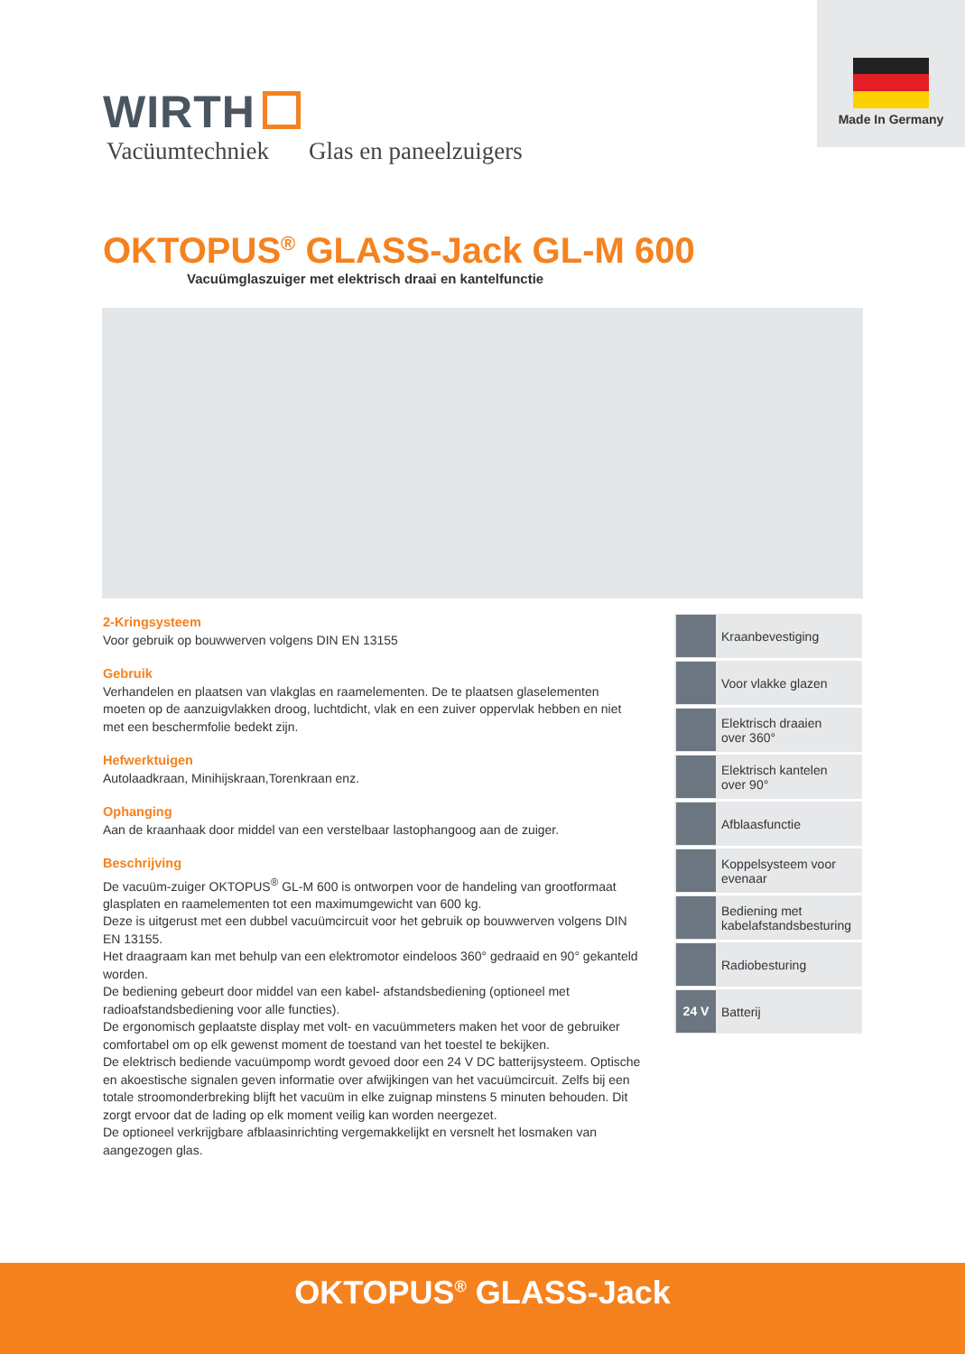Made In Germany
WIRTH
Vacüumtechniek Glas en paneelzuigers
OKTOPUS<sup>®</sup> GLASS-Jack GL-M 600
Vacuümglaszuiger met elektrisch draai en kantelfunctie
2-Kringsysteem
Voor gebruik op bouwwerven volgens DIN EN 13155
Gebruik
Verhandelen en plaatsen van vlakglas en raamelementen. De te plaatsen glaselementen moeten op de aanzuigvlakken droog, luchtdicht, vlak en een zuiver oppervlak hebben en niet met een beschermfolie bedekt zijn.
Hefwerktuigen
Autolaadkraan, Minihijskraan,Torenkraan enz.
Ophanging
Aan de kraanhaak door middel van een verstelbaar lastophangoog aan de zuiger.
Beschrijving
De vacuüm-zuiger OKTOPUS<sup>®</sup> GL-M 600 is ontworpen voor de handeling van grootformaat glasplaten en raamelementen tot een maximumgewicht van 600 kg.
Deze is uitgerust met een dubbel vacuümcircuit voor het gebruik op bouwwerven volgens DIN EN 13155.
Het draagraam kan met behulp van een elektromotor eindeloos 360° gedraaid en 90° gekanteld worden.
De bediening gebeurt door middel van een kabel- afstandsbediening (optioneel met radioafstandsbediening voor alle functies).
De ergonomisch geplaatste display met volt- en vacuümmeters maken het voor de gebruiker comfortabel om op elk gewenst moment de toestand van het toestel te bekijken.
De elektrisch bediende vacuümpomp wordt gevoed door een 24 V DC batterijsysteem. Optische en akoestische signalen geven informatie over afwijkingen van het vacuümcircuit. Zelfs bij een totale stroomonderbreking blijft het vacuüm in elke zuignap minstens 5 minuten behouden. Dit zorgt ervoor dat de lading op elk moment veilig kan worden neergezet.
De optioneel verkrijgbare afblaasinrichting vergemakkelijkt en versnelt het losmaken van aangezogen glas.
Kraanbevestiging
Voor vlakke glazen
Elektrisch draaien
over 360°
Elektrisch kantelen
over 90°
Afblaasfunctie
Koppelsysteem voor
evenaar
Bediening met
kabelafstandsbesturing
Radiobesturing
24 V Batterij
OKTOPUS<sup>®</sup> GLASS-Jack